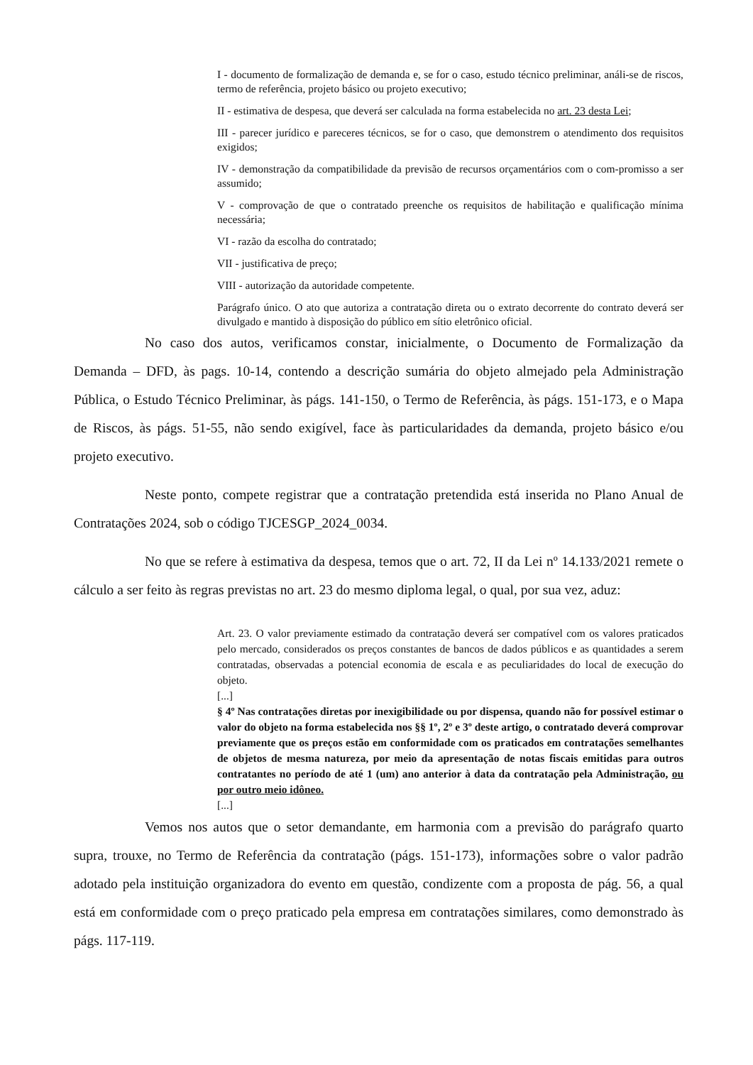I - documento de formalização de demanda e, se for o caso, estudo técnico preliminar, análi-se de riscos, termo de referência, projeto básico ou projeto executivo;
II - estimativa de despesa, que deverá ser calculada na forma estabelecida no art. 23 desta Lei;
III - parecer jurídico e pareceres técnicos, se for o caso, que demonstrem o atendimento dos requisitos exigidos;
IV - demonstração da compatibilidade da previsão de recursos orçamentários com o com-promisso a ser assumido;
V - comprovação de que o contratado preenche os requisitos de habilitação e qualificação mínima necessária;
VI - razão da escolha do contratado;
VII - justificativa de preço;
VIII - autorização da autoridade competente.
Parágrafo único. O ato que autoriza a contratação direta ou o extrato decorrente do contrato deverá ser divulgado e mantido à disposição do público em sítio eletrônico oficial.
No caso dos autos, verificamos constar, inicialmente, o Documento de Formalização da Demanda – DFD, às pags. 10-14, contendo a descrição sumária do objeto almejado pela Administração Pública, o Estudo Técnico Preliminar, às págs. 141-150, o Termo de Referência, às págs. 151-173, e o Mapa de Riscos, às págs. 51-55, não sendo exigível, face às particularidades da demanda, projeto básico e/ou projeto executivo.
Neste ponto, compete registrar que a contratação pretendida está inserida no Plano Anual de Contratações 2024, sob o código TJCESGP_2024_0034.
No que se refere à estimativa da despesa, temos que o art. 72, II da Lei nº 14.133/2021 remete o cálculo a ser feito às regras previstas no art. 23 do mesmo diploma legal, o qual, por sua vez, aduz:
Art. 23. O valor previamente estimado da contratação deverá ser compatível com os valores praticados pelo mercado, considerados os preços constantes de bancos de dados públicos e as quantidades a serem contratadas, observadas a potencial economia de escala e as peculiaridades do local de execução do objeto.
[...]
§ 4º Nas contratações diretas por inexigibilidade ou por dispensa, quando não for possível estimar o valor do objeto na forma estabelecida nos §§ 1º, 2º e 3º deste artigo, o contratado deverá comprovar previamente que os preços estão em conformidade com os praticados em contratações semelhantes de objetos de mesma natureza, por meio da apresentação de notas fiscais emitidas para outros contratantes no período de até 1 (um) ano anterior à data da contratação pela Administração, ou por outro meio idôneo.
[...]
Vemos nos autos que o setor demandante, em harmonia com a previsão do parágrafo quarto supra, trouxe, no Termo de Referência da contratação (págs. 151-173), informações sobre o valor padrão adotado pela instituição organizadora do evento em questão, condizente com a proposta de pág. 56, a qual está em conformidade com o preço praticado pela empresa em contratações similares, como demonstrado às págs. 117-119.